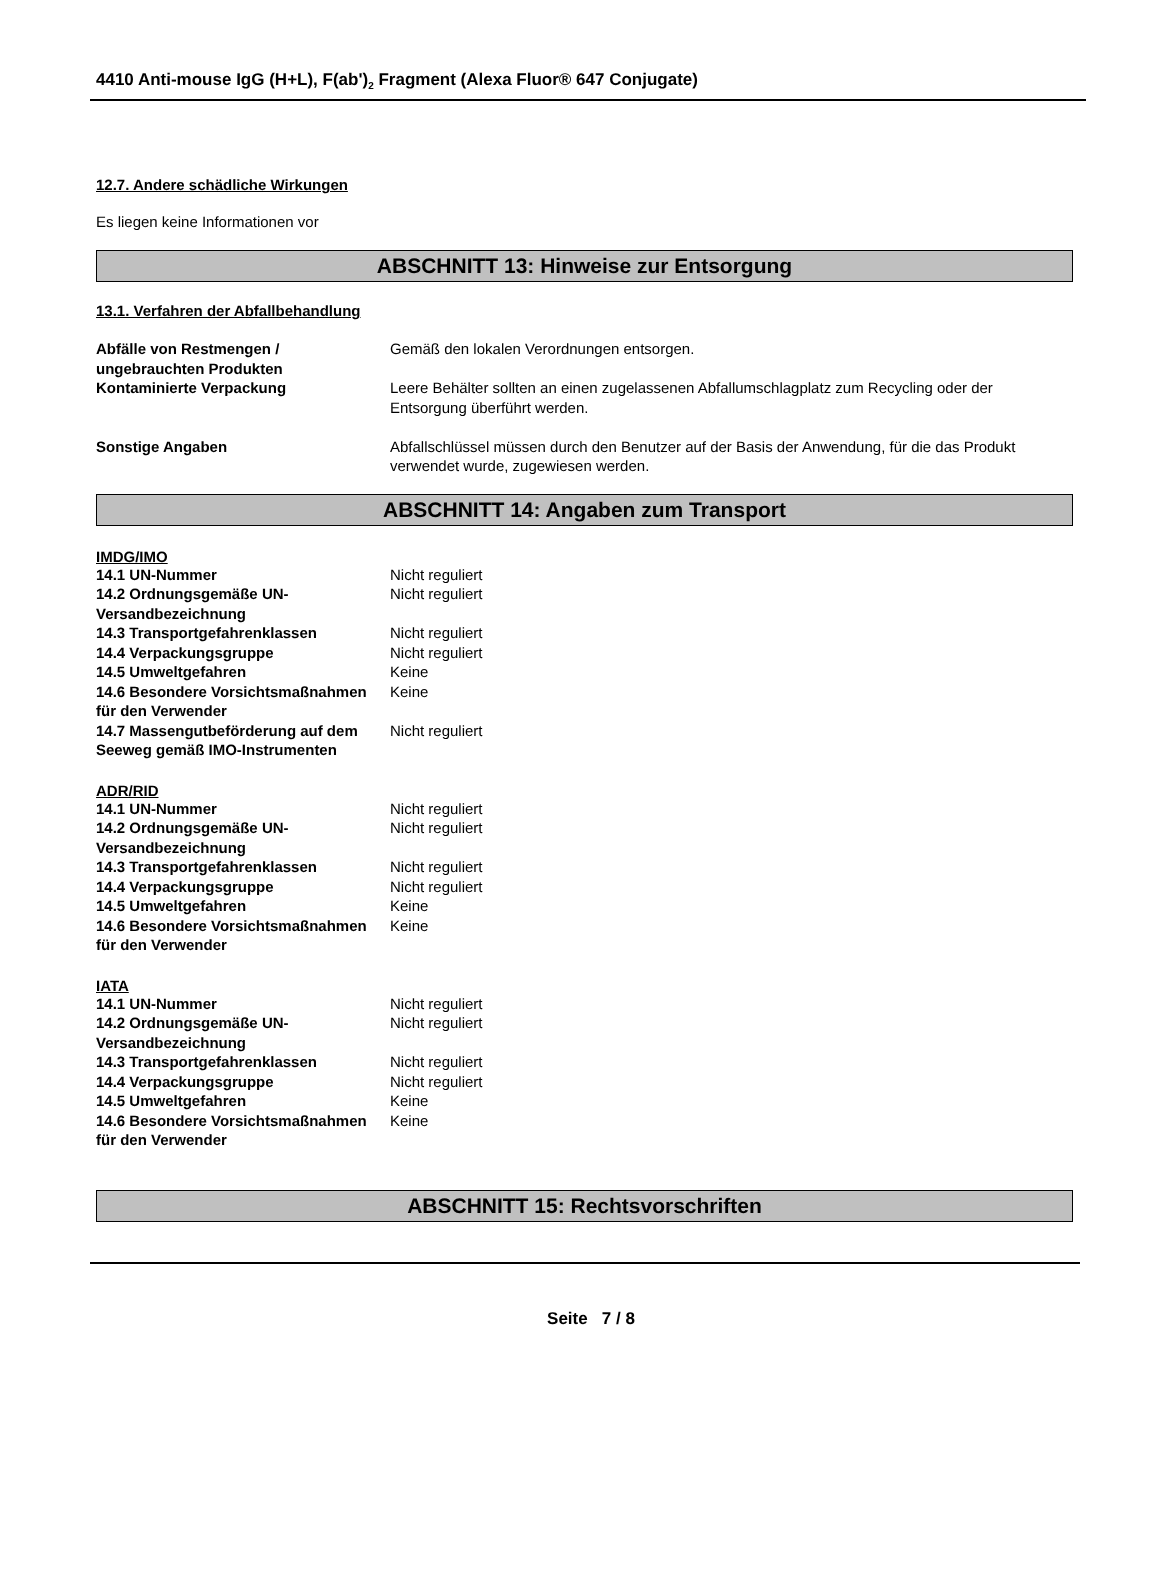4410 Anti-mouse IgG (H+L), F(ab')<sub>2</sub> Fragment (Alexa Fluor® 647 Conjugate)
12.7. Andere schädliche Wirkungen
Es liegen keine Informationen vor
ABSCHNITT 13: Hinweise zur Entsorgung
13.1. Verfahren der Abfallbehandlung
| Abfälle von Restmengen / ungebrauchten Produkten | Gemäß den lokalen Verordnungen entsorgen. |
| Kontaminierte Verpackung | Leere Behälter sollten an einen zugelassenen Abfallumschlagplatz zum Recycling oder der Entsorgung überführt werden. |
| Sonstige Angaben | Abfallschlüssel müssen durch den Benutzer auf der Basis der Anwendung, für die das Produkt verwendet wurde, zugewiesen werden. |
ABSCHNITT 14: Angaben zum Transport
IMDG/IMO
| 14.1 UN-Nummer | Nicht reguliert |
| 14.2 Ordnungsgemäße UN-Versandbezeichnung | Nicht reguliert |
| 14.3 Transportgefahrenklassen | Nicht reguliert |
| 14.4 Verpackungsgruppe | Nicht reguliert |
| 14.5 Umweltgefahren | Keine |
| 14.6 Besondere Vorsichtsmaßnahmen für den Verwender | Keine |
| 14.7 Massengutbeförderung auf dem Seeweg gemäß IMO-Instrumenten | Nicht reguliert |
ADR/RID
| 14.1 UN-Nummer | Nicht reguliert |
| 14.2 Ordnungsgemäße UN-Versandbezeichnung | Nicht reguliert |
| 14.3 Transportgefahrenklassen | Nicht reguliert |
| 14.4 Verpackungsgruppe | Nicht reguliert |
| 14.5 Umweltgefahren | Keine |
| 14.6 Besondere Vorsichtsmaßnahmen für den Verwender | Keine |
IATA
| 14.1 UN-Nummer | Nicht reguliert |
| 14.2 Ordnungsgemäße UN-Versandbezeichnung | Nicht reguliert |
| 14.3 Transportgefahrenklassen | Nicht reguliert |
| 14.4 Verpackungsgruppe | Nicht reguliert |
| 14.5 Umweltgefahren | Keine |
| 14.6 Besondere Vorsichtsmaßnahmen für den Verwender | Keine |
ABSCHNITT 15: Rechtsvorschriften
Seite 7 / 8